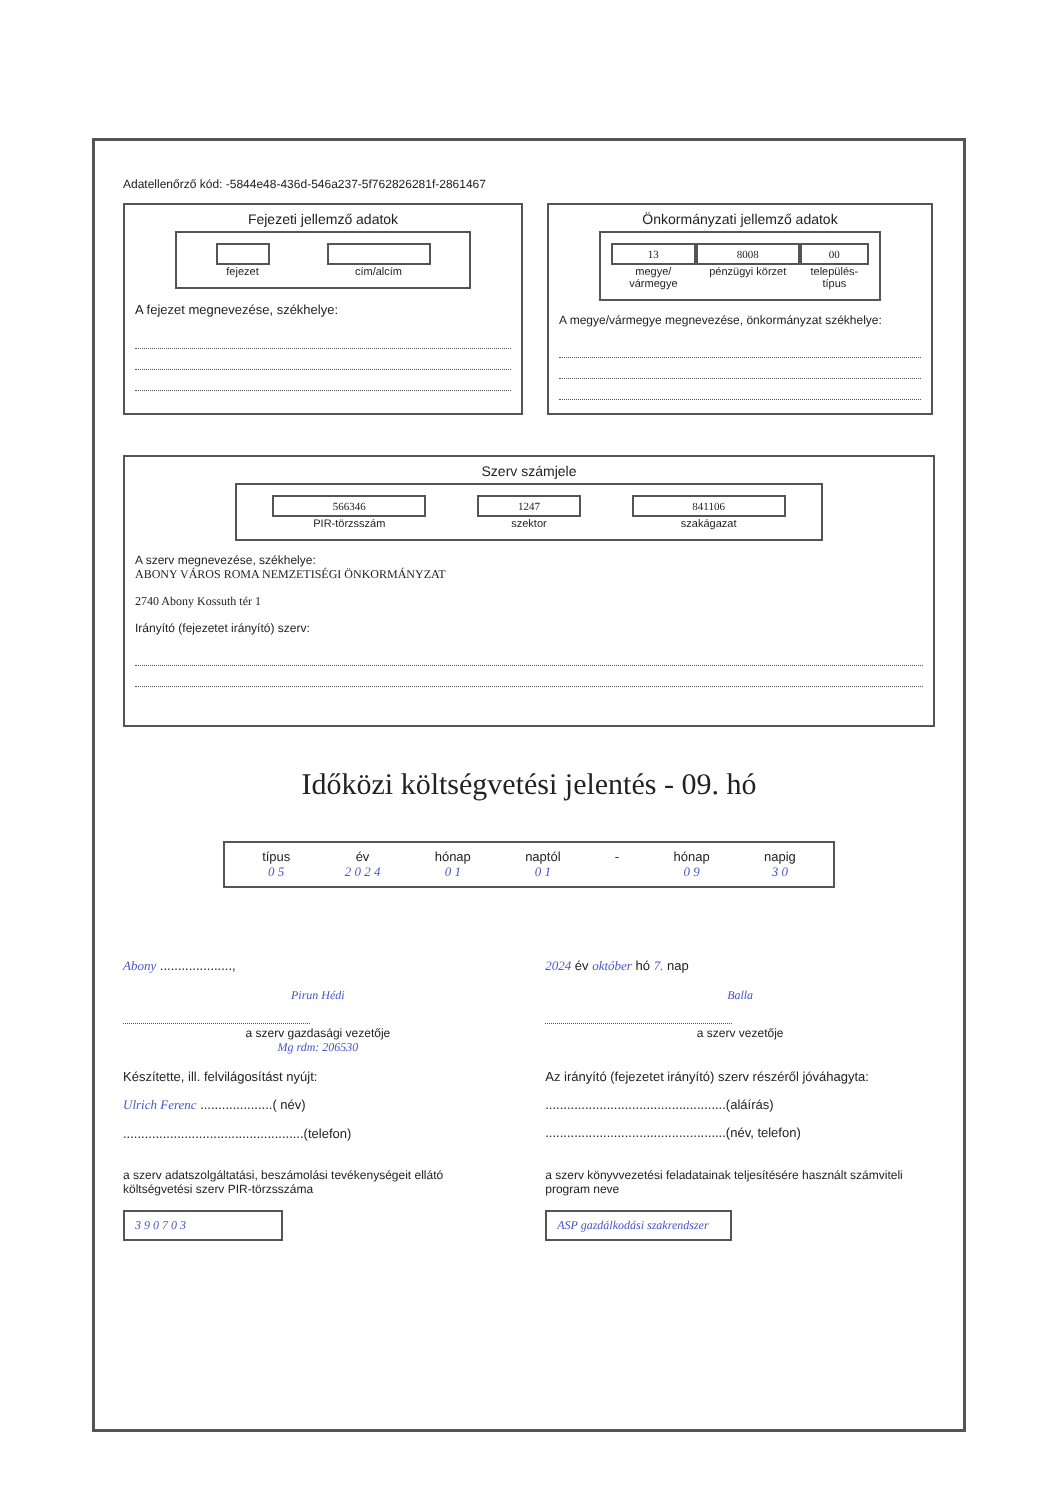Adatellenőrző kód: -5844e48-436d-546a237-5f762826281f-2861467
Fejezeti jellemző adatok
fejezet cím/alcím
A fejezet megnevezése, székhelye:
Önkormányzati jellemző adatok
13
megye/ vármegye
8008
pénzügyi körzet
00
település-típus
A megye/vármegye megnevezése, önkormányzat székhelye:
Szerv számjele
566346
PIR-törzsszám
1247
szektor
841106
szakágazat
A szerv megnevezése, székhelye:
ABONY VÁROS ROMA NEMZETISÉGI ÖNKORMÁNYZAT
2740 Abony Kossuth tér 1
Irányító (fejezetet irányító) szerv:
Időközi költségvetési jelentés - 09. hó
típus
0 5
év
2 0 2 4
hónap
0 1
naptól
0 1
- hónap
0 9
napig
3 0
Abony ...................., 2024 év október hó 7. nap
Pirun Hédi
a szerv gazdasági vezetője
Mg rdm: 206530
Balla
a szerv vezetője
Készítette, ill. felvilágosítást nyújt:
Ulrich Ferenc ....................( név)
..................................................(telefon)
Az irányító (fejezetet irányító) szerv részéről jóváhagyta:
..................................................(aláírás)
..................................................(név, telefon)
a szerv adatszolgáltatási, beszámolási tevékenységeit ellátó költségvetési szerv PIR-törzsszáma
3 9 0 7 0 3
a szerv könyvvezetési feladatainak teljesítésére használt számviteli program neve
ASP gazdálkodási szakrendszer